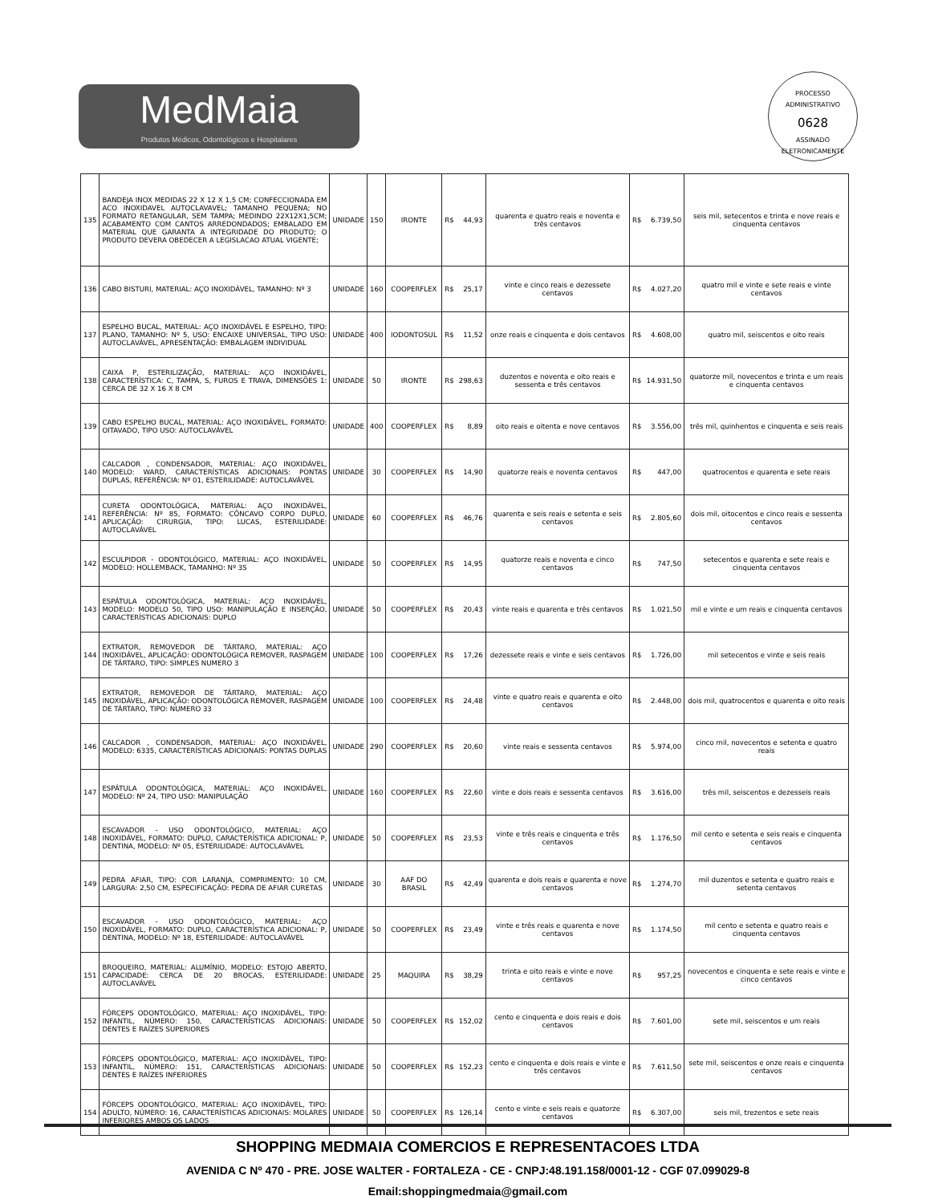MedMaia
Produtos Médicos, Odontológicos e Hospitalares
PROCESSO ADMINISTRATIVO
0628
ASSINADO ELETRONICAMENTE
| 135 | BANDEJA INOX MEDIDAS 22 X 12 X 1,5 CM; CONFECCIONADA EM ACO INOXIDAVEL AUTOCLAVAVEL; TAMANHO PEQUENA; NO FORMATO RETANGULAR, SEM TAMPA; MEDINDO 22X12X1,5CM; ACABAMENTO COM CANTOS ARREDONDADOS; EMBALADO EM MATERIAL QUE GARANTA A INTEGRIDADE DO PRODUTO; O PRODUTO DEVERA OBEDECER A LEGISLACAO ATUAL VIGENTE; | UNIDADE | 150 | IRONTE | R$ | 44,93 | quarenta e quatro reais e noventa e três centavos | R$ | 6.739,50 | seis mil, setecentos e trinta e nove reais e cinquenta centavos |
| 136 | CABO BISTURI, MATERIAL: AÇO INOXIDÁVEL, TAMANHO: Nº 3 | UNIDADE | 160 | COOPERFLEX | R$ | 25,17 | vinte e cinco reais e dezessete centavos | R$ | 4.027,20 | quatro mil e vinte e sete reais e vinte centavos |
| 137 | ESPELHO BUCAL, MATERIAL: AÇO INOXIDÁVEL E ESPELHO, TIPO: PLANO, TAMANHO: Nº 5, USO: ENCAIXE UNIVERSAL, TIPO USO: AUTOCLAVÁVEL, APRESENTAÇÃO: EMBALAGEM INDIVIDUAL | UNIDADE | 400 | IODONTOSUL | R$ | 11,52 | onze reais e cinquenta e dois centavos | R$ | 4.608,00 | quatro mil, seiscentos e oito reais |
| 138 | CAIXA P, ESTERILIZAÇÃO, MATERIAL: AÇO INOXIDÁVEL, CARACTERÍSTICA: C, TAMPA, S, FUROS E TRAVA, DIMENSÕES 1: CERCA DE 32 X 16 X 8 CM | UNIDADE | 50 | IRONTE | R$ | 298,63 | duzentos e noventa e oito reais e sessenta e três centavos | R$ | 14.931,50 | quatorze mil, novecentos e trinta e um reais e cinquenta centavos |
| 139 | CABO ESPELHO BUCAL, MATERIAL: AÇO INOXIDÁVEL, FORMATO: OITAVADO, TIPO USO: AUTOCLAVÁVEL | UNIDADE | 400 | COOPERFLEX | R$ | 8,89 | oito reais e oitenta e nove centavos | R$ | 3.556,00 | três mil, quinhentos e cinquenta e seis reais |
| 140 | CALCADOR , CONDENSADOR, MATERIAL: AÇO INOXIDÁVEL, MODELO: WARD, CARACTERÍSTICAS ADICIONAIS: PONTAS DUPLAS, REFERÊNCIA: Nº 01, ESTERILIDADE: AUTOCLAVÁVEL | UNIDADE | 30 | COOPERFLEX | R$ | 14,90 | quatorze reais e noventa centavos | R$ | 447,00 | quatrocentos e quarenta e sete reais |
| 141 | CURETA ODONTOLÓGICA, MATERIAL: AÇO INOXIDÁVEL, REFERÊNCIA: Nº 85, FORMATO: CÔNCAVO CORPO DUPLO, APLICAÇÃO: CIRURGIA, TIPO: LUCAS, ESTERILIDADE: AUTOCLAVÁVEL | UNIDADE | 60 | COOPERFLEX | R$ | 46,76 | quarenta e seis reais e setenta e seis centavos | R$ | 2.805,60 | dois mil, oitocentos e cinco reais e sessenta centavos |
| 142 | ESCULPIDOR - ODONTOLÓGICO, MATERIAL: AÇO INOXIDÁVEL, MODELO: HOLLEMBACK, TAMANHO: Nº 3S | UNIDADE | 50 | COOPERFLEX | R$ | 14,95 | quatorze reais e noventa e cinco centavos | R$ | 747,50 | setecentos e quarenta e sete reais e cinquenta centavos |
| 143 | ESPÁTULA ODONTOLÓGICA, MATERIAL: AÇO INOXIDÁVEL, MODELO: MODELO 50, TIPO USO: MANIPULAÇÃO E INSERÇÃO, CARACTERÍSTICAS ADICIONAIS: DUPLO | UNIDADE | 50 | COOPERFLEX | R$ | 20,43 | vinte reais e quarenta e três centavos | R$ | 1.021,50 | mil e vinte e um reais e cinquenta centavos |
| 144 | EXTRATOR, REMOVEDOR DE TÁRTARO, MATERIAL: AÇO INOXIDÁVEL, APLICAÇÃO: ODONTOLÓGICA REMOVER, RASPAGEM DE TÁRTARO, TIPO: SIMPLES NUMERO 3 | UNIDADE | 100 | COOPERFLEX | R$ | 17,26 | dezessete reais e vinte e seis centavos | R$ | 1.726,00 | mil setecentos e vinte e seis reais |
| 145 | EXTRATOR, REMOVEDOR DE TÁRTARO, MATERIAL: AÇO INOXIDÁVEL, APLICAÇÃO: ODONTOLÓGICA REMOVER, RASPAGEM DE TÁRTARO, TIPO: NUMERO 33 | UNIDADE | 100 | COOPERFLEX | R$ | 24,48 | vinte e quatro reais e quarenta e oito centavos | R$ | 2.448,00 | dois mil, quatrocentos e quarenta e oito reais |
| 146 | CALCADOR , CONDENSADOR, MATERIAL: AÇO INOXIDÁVEL, MODELO: 6335, CARACTERÍSTICAS ADICIONAIS: PONTAS DUPLAS | UNIDADE | 290 | COOPERFLEX | R$ | 20,60 | vinte reais e sessenta centavos | R$ | 5.974,00 | cinco mil, novecentos e setenta e quatro reais |
| 147 | ESPÁTULA ODONTOLÓGICA, MATERIAL: AÇO INOXIDÁVEL, MODELO: Nº 24, TIPO USO: MANIPULAÇÃO | UNIDADE | 160 | COOPERFLEX | R$ | 22,60 | vinte e dois reais e sessenta centavos | R$ | 3.616,00 | três mil, seiscentos e dezesseis reais |
| 148 | ESCAVADOR - USO ODONTOLÓGICO, MATERIAL: AÇO INOXIDÁVEL, FORMATO: DUPLO, CARACTERÍSTICA ADICIONAL: P, DENTINA, MODELO: Nº 05, ESTERILIDADE: AUTOCLAVÁVEL | UNIDADE | 50 | COOPERFLEX | R$ | 23,53 | vinte e três reais e cinquenta e três centavos | R$ | 1.176,50 | mil cento e setenta e seis reais e cinquenta centavos |
| 149 | PEDRA AFIAR, TIPO: COR LARANJA, COMPRIMENTO: 10 CM, LARGURA: 2,50 CM, ESPECIFICAÇÃO: PEDRA DE AFIAR CURETAS | UNIDADE | 30 | AAF DO BRASIL | R$ | 42,49 | quarenta e dois reais e quarenta e nove centavos | R$ | 1.274,70 | mil duzentos e setenta e quatro reais e setenta centavos |
| 150 | ESCAVADOR - USO ODONTOLÓGICO, MATERIAL: AÇO INOXIDÁVEL, FORMATO: DUPLO, CARACTERÍSTICA ADICIONAL: P, DENTINA, MODELO: Nº 18, ESTERILIDADE: AUTOCLAVÁVEL | UNIDADE | 50 | COOPERFLEX | R$ | 23,49 | vinte e três reais e quarenta e nove centavos | R$ | 1.174,50 | mil cento e setenta e quatro reais e cinquenta centavos |
| 151 | BROQUEIRO, MATERIAL: ALUMÍNIO, MODELO: ESTOJO ABERTO, CAPACIDADE: CERCA DE 20 BROCAS, ESTERILIDADE: AUTOCLAVÁVEL | UNIDADE | 25 | MAQUIRA | R$ | 38,29 | trinta e oito reais e vinte e nove centavos | R$ | 957,25 | novecentos e cinquenta e sete reais e vinte e cinco centavos |
| 152 | FÓRCEPS ODONTOLÓGICO, MATERIAL: AÇO INOXIDÁVEL, TIPO: INFANTIL, NÚMERO: 150, CARACTERÍSTICAS ADICIONAIS: DENTES E RAÍZES SUPERIORES | UNIDADE | 50 | COOPERFLEX | R$ | 152,02 | cento e cinquenta e dois reais e dois centavos | R$ | 7.601,00 | sete mil, seiscentos e um reais |
| 153 | FÓRCEPS ODONTOLÓGICO, MATERIAL: AÇO INOXIDÁVEL, TIPO: INFANTIL, NÚMERO: 151, CARACTERÍSTICAS ADICIONAIS: DENTES E RAÍZES INFERIORES | UNIDADE | 50 | COOPERFLEX | R$ | 152,23 | cento e cinquenta e dois reais e vinte e três centavos | R$ | 7.611,50 | sete mil, seiscentos e onze reais e cinquenta centavos |
| 154 | FÓRCEPS ODONTOLÓGICO, MATERIAL: AÇO INOXIDÁVEL, TIPO: ADULTO, NÚMERO: 16, CARACTERÍSTICAS ADICIONAIS: MOLARES INFERIORES AMBOS OS LADOS | UNIDADE | 50 | COOPERFLEX | R$ | 126,14 | cento e vinte e seis reais e quatorze centavos | R$ | 6.307,00 | seis mil, trezentos e sete reais |
SHOPPING MEDMAIA COMERCIOS E REPRESENTACOES LTDA
AVENIDA C Nº 470 - PRE. JOSE WALTER - FORTALEZA - CE - CNPJ:48.191.158/0001-12 - CGF 07.099029-8
Email:shoppingmedmaia@gmail.com